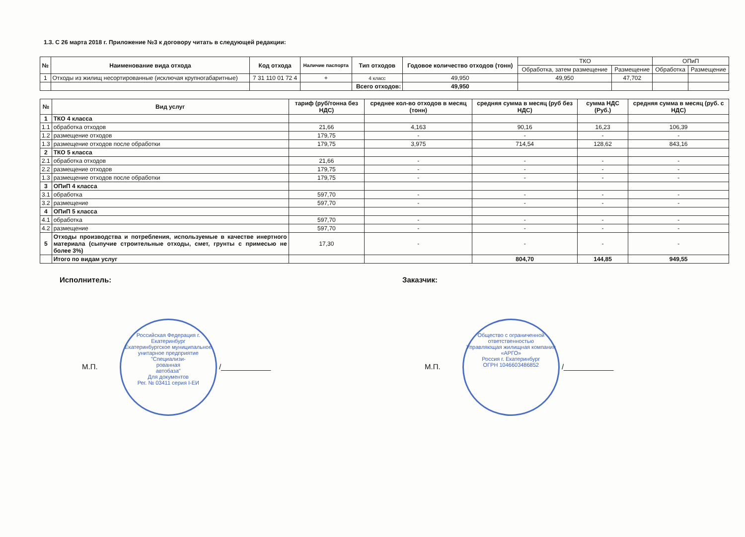1.3. С 26 марта 2018 г. Приложение №3 к договору читать в следующей редакции:
| № | Наименование вида отхода | Код отхода | Наличие паспорта | Тип отходов | Годовое количество отходов (тонн) | ТКО | | ОПиП | |
| --- | --- | --- | --- | --- | --- | --- | --- | --- | --- |
| | | | | | | Обработка, затем размещение | Размещение | Обработка | Размещение |
| 1 | Отходы из жилищ несортированные (исключая крупногабаритные) | 7 31 110 01 72 4 | + | 4 класс | 49,950 | 49,950 | 47,702 | | |
| | | | | Всего отходов: | 49,950 | | | | |
| № | Вид услуг | тариф (руб/тонна без НДС) | среднее кол-во отходов в месяц (тонн) | средняя сумма в месяц (руб без НДС) | сумма НДС (Руб.) | средняя сумма в месяц (руб. с НДС) |
| --- | --- | --- | --- | --- | --- | --- |
| 1 | ТКО 4 класса | | | | | |
| 1.1 | обработка отходов | 21,66 | 4,163 | 90,16 | 16,23 | 106,39 |
| 1.2 | размещение отходов | 179,75 | - | - | - | - |
| 1.3 | размещение отходов после обработки | 179,75 | 3,975 | 714,54 | 128,62 | 843,16 |
| 2 | ТКО 5 класса | | | | | |
| 2.1 | обработка отходов | 21,66 | - | - | - | - |
| 2.2 | размещение отходов | 179,75 | - | - | - | - |
| 1.3 | размещение отходов после обработки | 179,75 | - | - | - | - |
| 3 | ОПиП 4 класса | | | | | |
| 3.1 | обработка | 597,70 | - | - | - | - |
| 3.2 | размещение | 597,70 | - | - | - | - |
| 4 | ОПиП 5 класса | | | | | |
| 4.1 | обработка | 597,70 | - | - | - | - |
| 4.2 | размещение | 597,70 | - | - | - | - |
| 5 | Отходы производства и потребления, используемые в качестве инертного материала (сыпучие строительные отходы, смет, грунты с примесью не более 3%) | 17,30 | - | - | - | - |
| | Итого по видам услуг | | | 804,70 | 144,85 | 949,55 |
Исполнитель:
М.П.
Российская Федерация г. Екатеринбург
Екатеринбургское муниципальное унитарное предприятие
"Специализи-
рованная
автобаза"
Для документов
Рег. № 03411 серия I-ЕИ /____________
Заказчик:
М.П.
Общество с ограниченной ответственностью
Управляющая жилищная компания
«АРГО»
Россия г. Екатеринбург
ОГРН 1046603486852 /____________